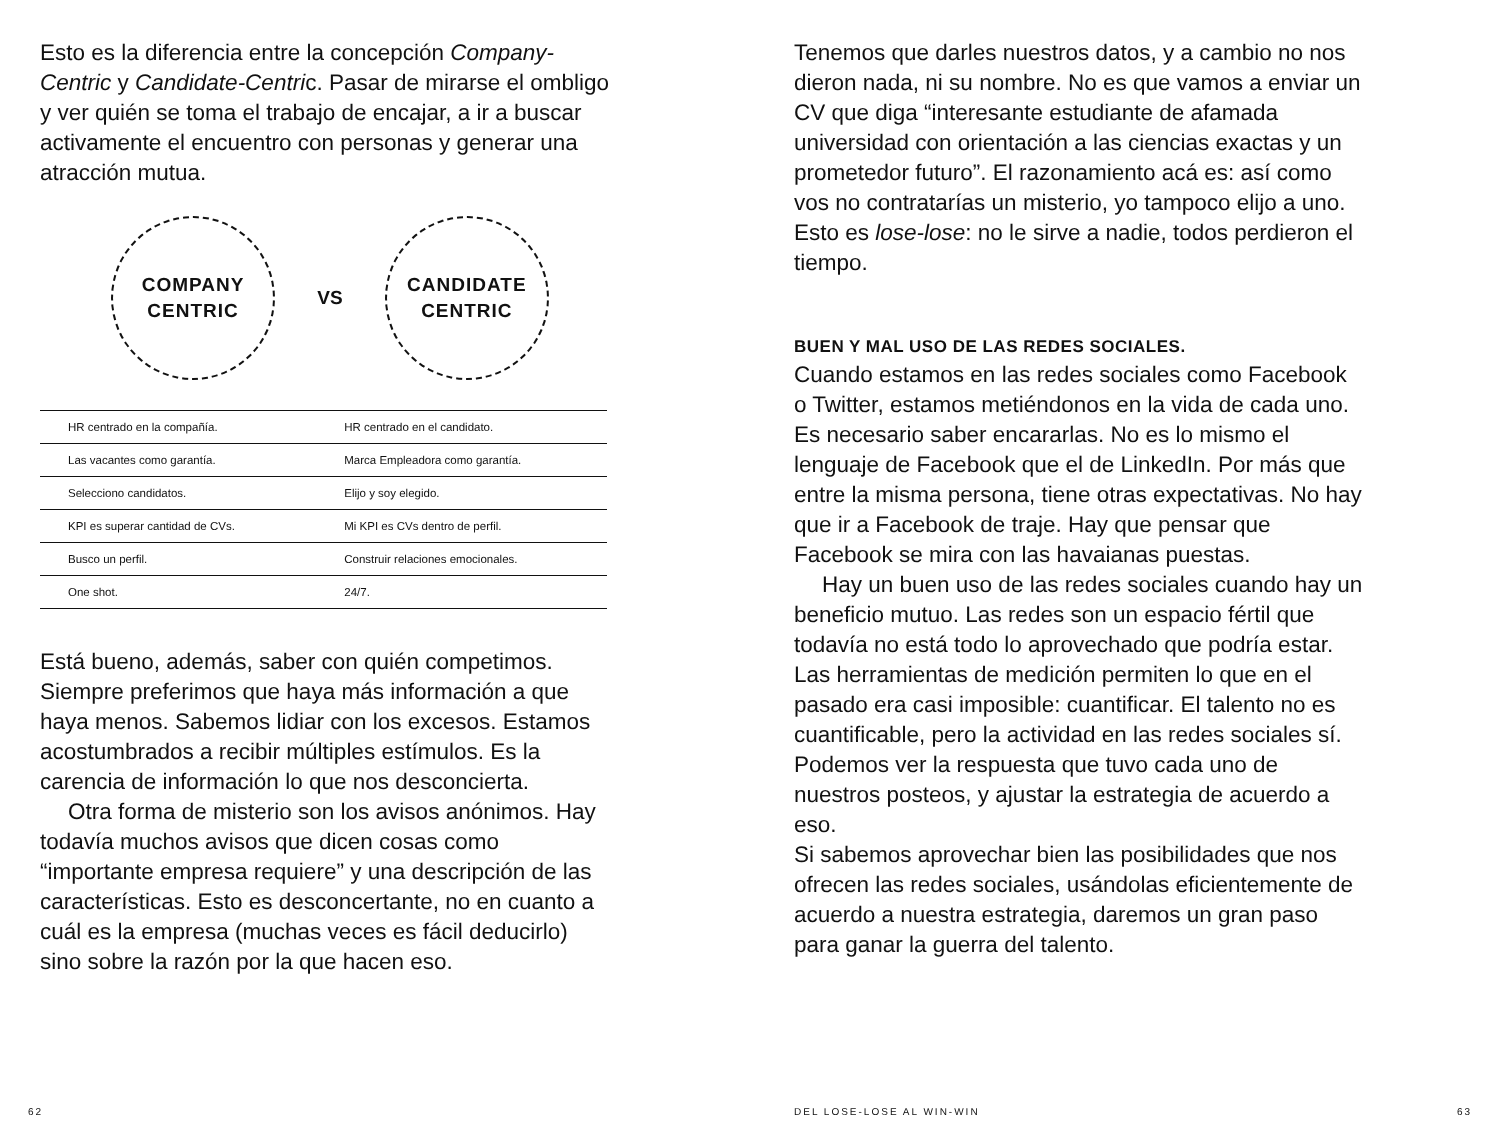Esto es la diferencia entre la concepción Company-Centric y Candidate-Centric. Pasar de mirarse el ombligo y ver quién se toma el trabajo de encajar, a ir a buscar activamente el encuentro con personas y generar una atracción mutua.
COMPANY
CENTRIC
VS
CANDIDATE
CENTRIC
| HR centrado en la compañía. | HR centrado en el candidato. |
| Las vacantes como garantía. | Marca Empleadora como garantía. |
| Selecciono candidatos. | Elijo y soy elegido. |
| KPI es superar cantidad de CVs. | Mi KPI es CVs dentro de perfil. |
| Busco un perfil. | Construir relaciones emocionales. |
| One shot. | 24/7. |
Está bueno, además, saber con quién competimos. Siempre preferimos que haya más información a que haya menos. Sabemos lidiar con los excesos. Estamos acostumbrados a recibir múltiples estímulos. Es la carencia de información lo que nos desconcierta.
Otra forma de misterio son los avisos anónimos. Hay todavía muchos avisos que dicen cosas como “importante empresa requiere” y una descripción de las características. Esto es desconcertante, no en cuanto a cuál es la empresa (muchas veces es fácil deducirlo) sino sobre la razón por la que hacen eso.
Tenemos que darles nuestros datos, y a cambio no nos dieron nada, ni su nombre. No es que vamos a enviar un CV que diga “interesante estudiante de afamada universidad con orientación a las ciencias exactas y un prometedor futuro”. El razonamiento acá es: así como vos no contratarías un misterio, yo tampoco elijo a uno. Esto es lose-lose: no le sirve a nadie, todos perdieron el tiempo.
BUEN Y MAL USO DE LAS REDES SOCIALES.
Cuando estamos en las redes sociales como Facebook o Twitter, estamos metiéndonos en la vida de cada uno. Es necesario saber encararlas. No es lo mismo el lenguaje de Facebook que el de LinkedIn. Por más que entre la misma persona, tiene otras expectativas. No hay que ir a Facebook de traje. Hay que pensar que Facebook se mira con las havaianas puestas.
Hay un buen uso de las redes sociales cuando hay un beneficio mutuo. Las redes son un espacio fértil que todavía no está todo lo aprovechado que podría estar. Las herramientas de medición permiten lo que en el pasado era casi imposible: cuantificar. El talento no es cuantificable, pero la actividad en las redes sociales sí. Podemos ver la respuesta que tuvo cada uno de nuestros posteos, y ajustar la estrategia de acuerdo a eso.
Si sabemos aprovechar bien las posibilidades que nos ofrecen las redes sociales, usándolas eficientemente de acuerdo a nuestra estrategia, daremos un gran paso para ganar la guerra del talento.
62 DEL LOSE-LOSE AL WIN-WIN 63